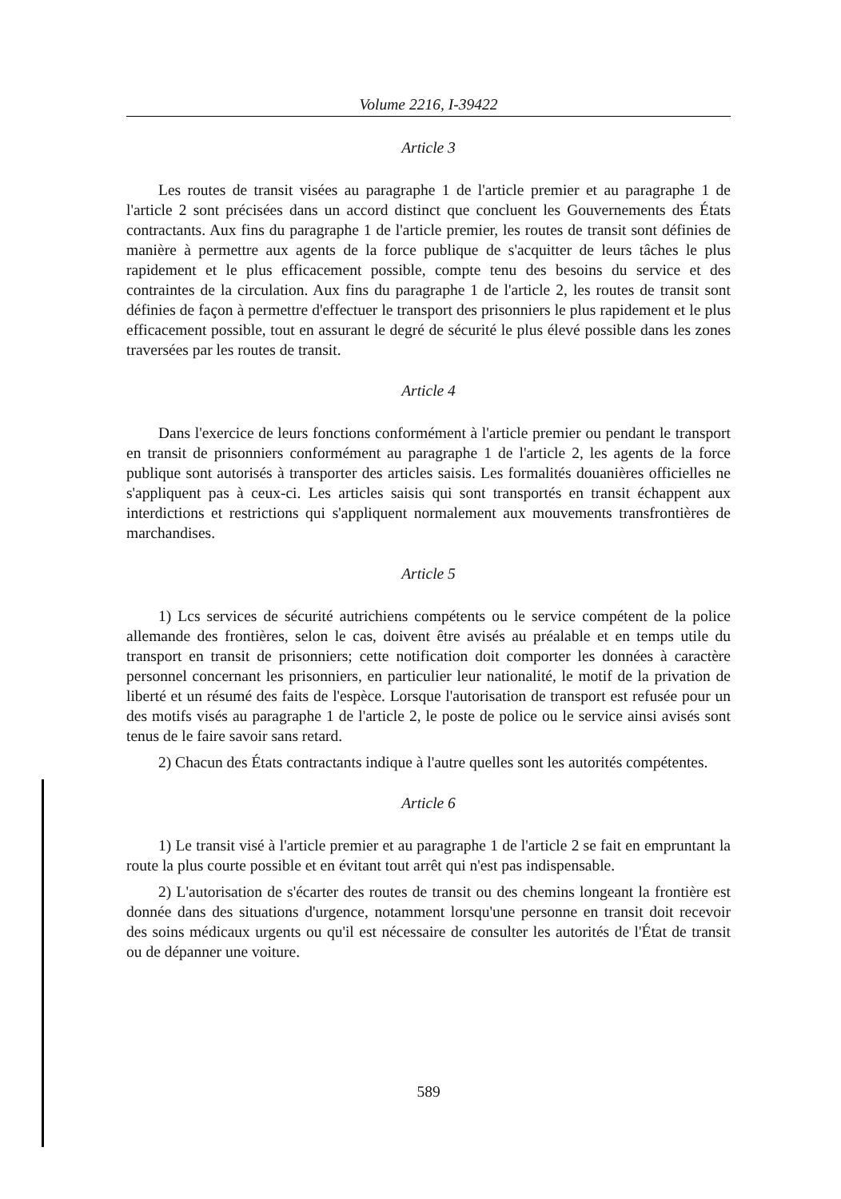Volume 2216, I-39422
Article 3
Les routes de transit visées au paragraphe 1 de l'article premier et au paragraphe 1 de l'article 2 sont précisées dans un accord distinct que concluent les Gouvernements des États contractants. Aux fins du paragraphe 1 de l'article premier, les routes de transit sont définies de manière à permettre aux agents de la force publique de s'acquitter de leurs tâches le plus rapidement et le plus efficacement possible, compte tenu des besoins du service et des contraintes de la circulation. Aux fins du paragraphe 1 de l'article 2, les routes de transit sont définies de façon à permettre d'effectuer le transport des prisonniers le plus rapidement et le plus efficacement possible, tout en assurant le degré de sécurité le plus élevé possible dans les zones traversées par les routes de transit.
Article 4
Dans l'exercice de leurs fonctions conformément à l'article premier ou pendant le transport en transit de prisonniers conformément au paragraphe 1 de l'article 2, les agents de la force publique sont autorisés à transporter des articles saisis. Les formalités douanières officielles ne s'appliquent pas à ceux-ci. Les articles saisis qui sont transportés en transit échappent aux interdictions et restrictions qui s'appliquent normalement aux mouvements transfrontières de marchandises.
Article 5
1) Lcs services de sécurité autrichiens compétents ou le service compétent de la police allemande des frontières, selon le cas, doivent être avisés au préalable et en temps utile du transport en transit de prisonniers; cette notification doit comporter les données à caractère personnel concernant les prisonniers, en particulier leur nationalité, le motif de la privation de liberté et un résumé des faits de l'espèce. Lorsque l'autorisation de transport est refusée pour un des motifs visés au paragraphe 1 de l'article 2, le poste de police ou le service ainsi avisés sont tenus de le faire savoir sans retard.
2) Chacun des États contractants indique à l'autre quelles sont les autorités compétentes.
Article 6
1) Le transit visé à l'article premier et au paragraphe 1 de l'article 2 se fait en empruntant la route la plus courte possible et en évitant tout arrêt qui n'est pas indispensable.
2) L'autorisation de s'écarter des routes de transit ou des chemins longeant la frontière est donnée dans des situations d'urgence, notamment lorsqu'une personne en transit doit recevoir des soins médicaux urgents ou qu'il est nécessaire de consulter les autorités de l'État de transit ou de dépanner une voiture.
589